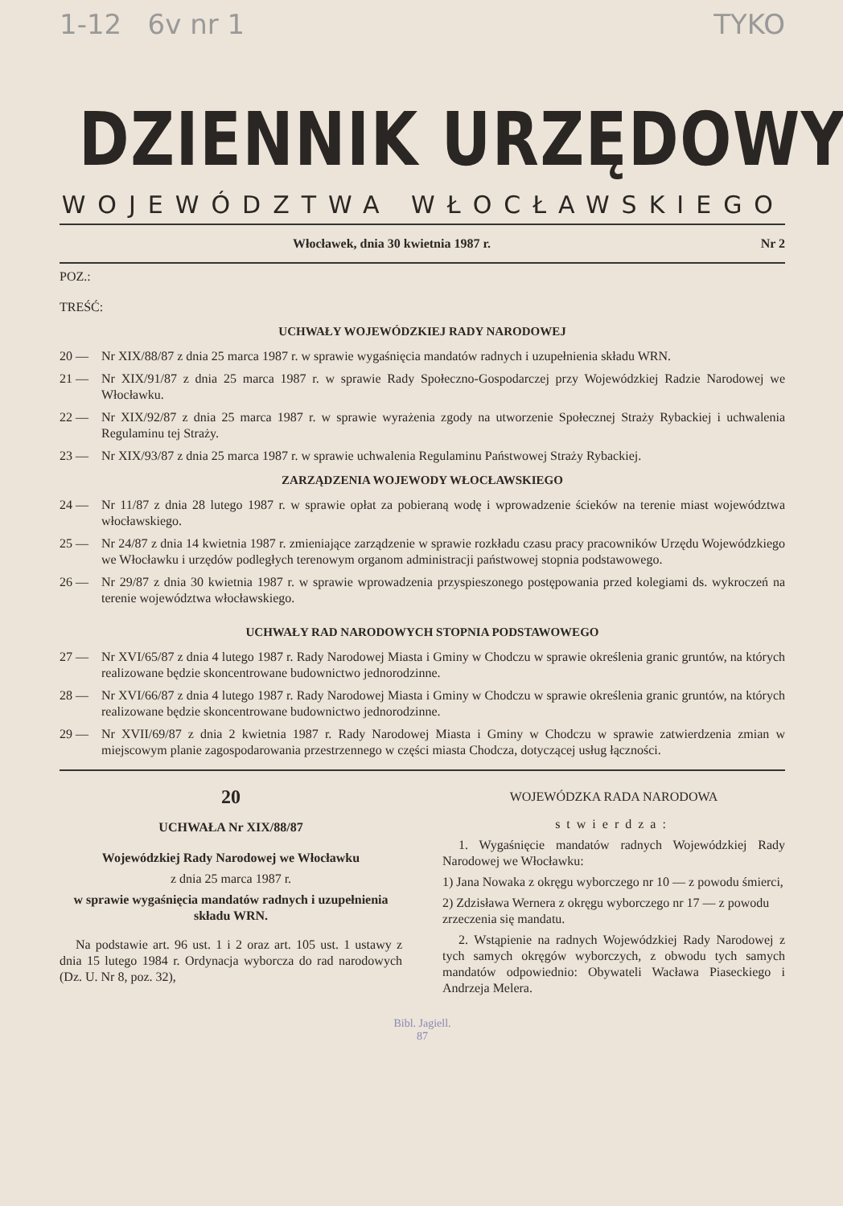1-12 6v nr 1 TYKO
DZIENNIK URZĘDOWY
WOJEWÓDZTWA WŁOCŁAWSKIEGO
Włocławek, dnia 30 kwietnia 1987 r. Nr 2
POZ.:
TREŚĆ:
UCHWAŁY WOJEWÓDZKIEJ RADY NARODOWEJ
20 — Nr XIX/88/87 z dnia 25 marca 1987 r. w sprawie wygaśnięcia mandatów radnych i uzupełnienia składu WRN.
21 — Nr XIX/91/87 z dnia 25 marca 1987 r. w sprawie Rady Społeczno-Gospodarczej przy Wojewódzkiej Radzie Narodowej we Włocławku.
22 — Nr XIX/92/87 z dnia 25 marca 1987 r. w sprawie wyrażenia zgody na utworzenie Społecznej Straży Rybackiej i uchwalenia Regulaminu tej Straży.
23 — Nr XIX/93/87 z dnia 25 marca 1987 r. w sprawie uchwalenia Regulaminu Państwowej Straży Rybackiej.
ZARZĄDZENIA WOJEWODY WŁOCŁAWSKIEGO
24 — Nr 11/87 z dnia 28 lutego 1987 r. w sprawie opłat za pobieraną wodę i wprowadzenie ścieków na terenie miast województwa włocławskiego.
25 — Nr 24/87 z dnia 14 kwietnia 1987 r. zmieniające zarządzenie w sprawie rozkładu czasu pracy pracowników Urzędu Wojewódzkiego we Włocławku i urzędów podległych terenowym organom administracji państwowej stopnia podstawowego.
26 — Nr 29/87 z dnia 30 kwietnia 1987 r. w sprawie wprowadzenia przyspieszonego postępowania przed kolegiami ds. wykroczeń na terenie województwa włocławskiego.
UCHWAŁY RAD NARODOWYCH STOPNIA PODSTAWOWEGO
27 — Nr XVI/65/87 z dnia 4 lutego 1987 r. Rady Narodowej Miasta i Gminy w Chodczu w sprawie określenia granic gruntów, na których realizowane będzie skoncentrowane budownictwo jednorodzinne.
28 — Nr XVI/66/87 z dnia 4 lutego 1987 r. Rady Narodowej Miasta i Gminy w Chodczu w sprawie określenia granic gruntów, na których realizowane będzie skoncentrowane budownictwo jednorodzinne.
29 — Nr XVII/69/87 z dnia 2 kwietnia 1987 r. Rady Narodowej Miasta i Gminy w Chodczu w sprawie zatwierdzenia zmian w miejscowym planie zagospodarowania przestrzennego w części miasta Chodcza, dotyczącej usług łączności.
20
UCHWAŁA Nr XIX/88/87
Wojewódzkiej Rady Narodowej we Włocławku
z dnia 25 marca 1987 r.
w sprawie wygaśnięcia mandatów radnych i uzupełnienia składu WRN.
Na podstawie art. 96 ust. 1 i 2 oraz art. 105 ust. 1 ustawy z dnia 15 lutego 1984 r. Ordynacja wyborcza do rad narodowych (Dz. U. Nr 8, poz. 32),
WOJEWÓDZKA RADA NARODOWA
stwierdza:
1. Wygaśnięcie mandatów radnych Wojewódzkiej Rady Narodowej we Włocławku:
1) Jana Nowaka z okręgu wyborczego nr 10 — z powodu śmierci,
2) Zdzisława Wernera z okręgu wyborczego nr 17 — z powodu zrzeczenia się mandatu.
2. Wstąpienie na radnych Wojewódzkiej Rady Narodowej z tych samych okręgów wyborczych, z obwodu tych samych mandatów odpowiednio: Obywateli Wacława Piaseckiego i Andrzeja Melera.
Bibl. Jagiell.
87